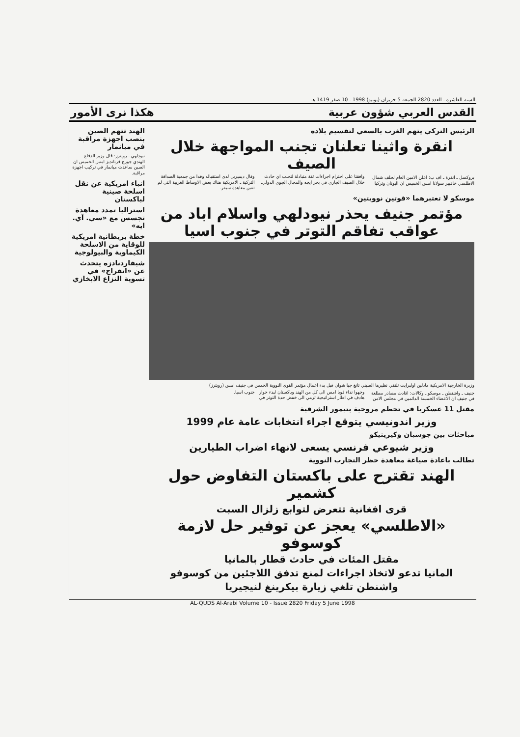السنة العاشرة ـ العدد 2820 الجمعة 5 حزيران (يونيو) 1998 ـ 10 صفر 1419 هـ
القدس العربي شؤون عربية هكذا نرى الأمور
الرئيس التركي يتهم الغرب بالسعي لتقسيم بلاده
انقرة واثينا تعلنان تجنب المواجهة خلال الصيف
بروكسل ـ انقرة ـ اف ب: اعلن الامين العام لحلف شمال الاطلسي خافيير سولانا امس الخميس ان اليونان وتركيا وافقتا على احترام اجراءات ثقة متبادلة لتجنب اي حادث خلال الصيف الجاري في بحر ايجه والمجال الجوي الدولي.
وقال ديميريل لدى استقباله وفدا من جمعية الصداقة التركية ـ الامريكية هناك بعض الاوساط الغربية التي لم تنس معاهدة سيفر.
موسكو لا تعتبرهما «قوتين نوويتين»
مؤتمر جنيف يحذر نيودلهي واسلام اباد من عواقب تفاقم التوتر في جنوب اسيا
وزيرة الخارجية الامريكية مادلين اولبرايت تلتقي نظيرها الصيني تانغ جيا شوان قبل بدء اعمال مؤتمر القوى النووية الخمس في جنيف امس (رويترز)
جنيف ـ واشنطن ـ موسكو ـ وكالات: افادت مصادر مطلعة في جنيف ان الاعضاء الخمسة الدائمين في مجلس الامن وجهوا نداء قويا امس الى كل من الهند وباكستان لبدء حوار هادف في اطار استراتيجية ترمي الى خفض حدة التوتر في جنوب اسيا.
مقتل 11 عسكريا في تحطم مروحية بتيمور الشرقية
وزير اندونيسي يتوقع اجراء انتخابات عامة عام 1999
مباحثات بين جوسبان وكيرينيكو
وزير شيوعي فرنسي يسعى لانهاء اضراب الطيارين
تطالب باعادة صياغة معاهدة حظر التجارب النووية
الهند تقترح على باكستان التفاوض حول كشمير
قرى افغانية تتعرض لتوابع زلزال السبت
«الاطلسي» يعجز عن توفير حل لازمة كوسوفو
مقتل المئات في حادث قطار بالمانيا
المانيا تدعو لاتخاذ اجراءات لمنع تدفق اللاجئين من كوسوفو
واشنطن تلغي زيارة بيكرينغ لنيجيريا
الهند تتهم الصين بنصب اجهزة مراقبة في ميانمار
نيودلهي ـ رويترز: قال وزير الدفاع الهندي جورج فرنانديز امس الخميس ان الصين ساعدت ميانمار في تركيب اجهزة مراقبة.
انباء امريكية عن نقل اسلحة صينية لباكستان
استراليا تمدد معاهدة تجسس مع «سي. آي. ايه»
خطة بريطانية امريكية للوقاية من الاسلحة الكيماوية والبيولوجية
شيفاردنادزه يتحدث عن «انفراج» في تسوية النزاع الابخازي
AL-QUDS Al-Arabi Volume 10 - Issue 2820 Friday 5 June 1998